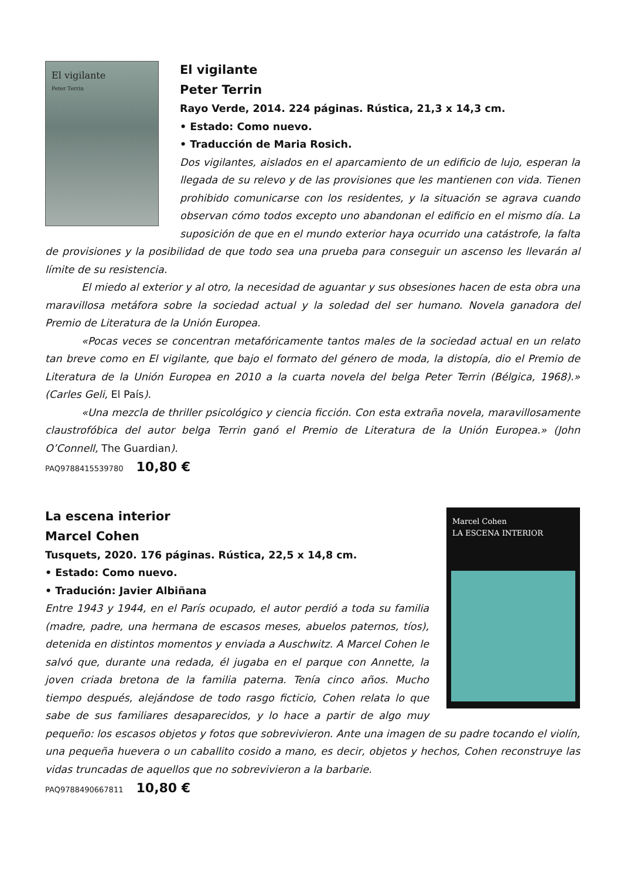El vigilante
Peter Terrin
El vigilante
Peter Terrin
Rayo Verde, 2014. 224 páginas. Rústica, 21,3 x 14,3 cm.
• Estado: Como nuevo.
• Traducción de Maria Rosich.
Dos vigilantes, aislados en el aparcamiento de un edificio de lujo, esperan la llegada de su relevo y de las provisiones que les mantienen con vida. Tienen prohibido comunicarse con los residentes, y la situación se agrava cuando observan cómo todos excepto uno abandonan el edificio en el mismo día. La suposición de que en el mundo exterior haya ocurrido una catástrofe, la falta de provisiones y la posibilidad de que todo sea una prueba para conseguir un ascenso les llevarán al límite de su resistencia.
El miedo al exterior y al otro, la necesidad de aguantar y sus obsesiones hacen de esta obra una maravillosa metáfora sobre la sociedad actual y la soledad del ser humano. Novela ganadora del Premio de Literatura de la Unión Europea.
«Pocas veces se concentran metafóricamente tantos males de la sociedad actual en un relato tan breve como en El vigilante, que bajo el formato del género de moda, la distopía, dio el Premio de Literatura de la Unión Europea en 2010 a la cuarta novela del belga Peter Terrin (Bélgica, 1968).» (Carles Geli, El País).
«Una mezcla de thriller psicológico y ciencia ficción. Con esta extraña novela, maravillosamente claustrofóbica del autor belga Terrin ganó el Premio de Literatura de la Unión Europea.» (John O’Connell, The Guardian).
PAQ9788415539780 10,80 €
Marcel Cohen
LA ESCENA INTERIOR
La escena interior
Marcel Cohen
Tusquets, 2020. 176 páginas. Rústica, 22,5 x 14,8 cm.
• Estado: Como nuevo.
• Tradución: Javier Albiñana
Entre 1943 y 1944, en el París ocupado, el autor perdió a toda su familia (madre, padre, una hermana de escasos meses, abuelos paternos, tíos), detenida en distintos momentos y enviada a Auschwitz. A Marcel Cohen le salvó que, durante una redada, él jugaba en el parque con Annette, la joven criada bretona de la familia paterna. Tenía cinco años. Mucho tiempo después, alejándose de todo rasgo ficticio, Cohen relata lo que sabe de sus familiares desaparecidos, y lo hace a partir de algo muy pequeño: los escasos objetos y fotos que sobrevivieron. Ante una imagen de su padre tocando el violín, una pequeña huevera o un caballito cosido a mano, es decir, objetos y hechos, Cohen reconstruye las vidas truncadas de aquellos que no sobrevivieron a la barbarie.
PAQ9788490667811 10,80 €